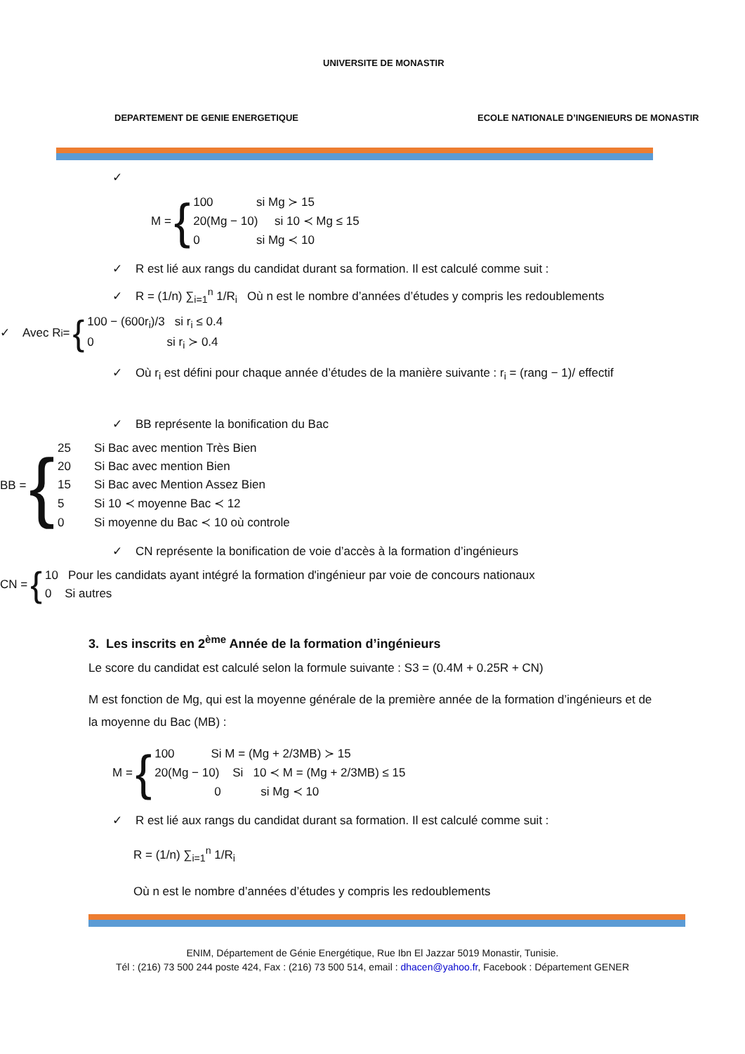UNIVERSITE DE MONASTIR
DEPARTEMENT DE GENIE ENERGETIQUE
ECOLE NATIONALE D’INGENIEURS DE MONASTIR
✓
M = {
100 si Mg ≻ 15
20(Mg − 10) si 10 ≺ Mg ≤ 15
0 si Mg ≺ 10
✓ R est lié aux rangs du candidat durant sa formation. Il est calculé comme suit :
✓ R = (1/n) ∑<sub>i=1</sub><sup>n</sup> 1/R<sub>i</sub> Où n est le nombre d’années d’études y compris les redoublements
✓ Avec R<sub>i</sub> = {
100 − (600r<sub>i</sub>)/3 si r<sub>i</sub> ≤ 0.4
0 si r<sub>i</sub> ≻ 0.4
✓ Où r<sub>i</sub> est défini pour chaque année d’études de la manière suivante : r<sub>i</sub> = (rang − 1)/ effectif
✓ BB représente la bonification du Bac
BB = {
25 Si Bac avec mention Très Bien
20 Si Bac avec mention Bien
15 Si Bac avec Mention Assez Bien
5 Si 10 ≺ moyenne Bac ≺ 12
0 Si moyenne du Bac ≺ 10 où controle
✓ CN représente la bonification de voie d’accès à la formation d’ingénieurs
CN = {
10 Pour les candidats ayant intégré la formation d'ingénieur par voie de concours nationaux
0 Si autres
3. Les inscrits en 2<sup>ème</sup> Année de la formation d’ingénieurs
Le score du candidat est calculé selon la formule suivante : S3 = (0.4M + 0.25R + CN)
M est fonction de Mg, qui est la moyenne générale de la première année de la formation d’ingénieurs et de la moyenne du Bac (MB) :
M = {
100 Si M = (Mg + 2/3MB) ≻ 15
20(Mg − 10) Si 10 ≺ M = (Mg + 2/3MB) ≤ 15
0 si Mg ≺ 10
✓ R est lié aux rangs du candidat durant sa formation. Il est calculé comme suit :
R = (1/n) ∑<sub>i=1</sub><sup>n</sup> 1/R<sub>i</sub>
Où n est le nombre d’années d’études y compris les redoublements
ENIM, Département de Génie Energétique, Rue Ibn El Jazzar 5019 Monastir, Tunisie.
Tél : (216) 73 500 244 poste 424, Fax : (216) 73 500 514, email : dhacen@yahoo.fr, Facebook : Département GENER